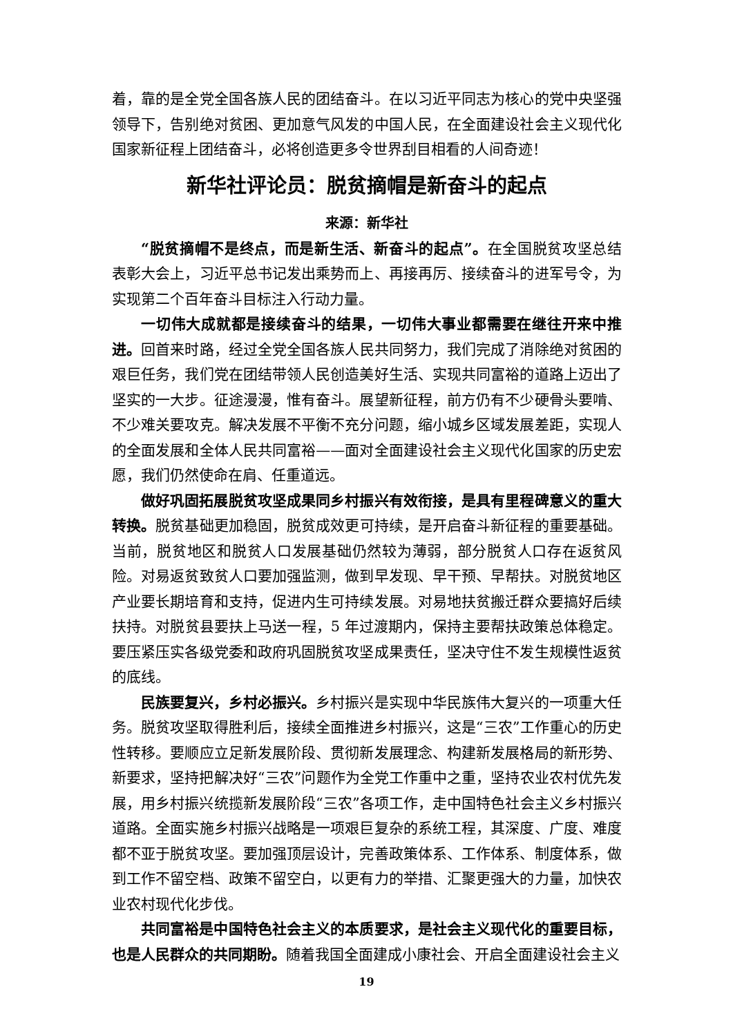着，靠的是全党全国各族人民的团结奋斗。在以习近平同志为核心的党中央坚强领导下，告别绝对贫困、更加意气风发的中国人民，在全面建设社会主义现代化国家新征程上团结奋斗，必将创造更多令世界刮目相看的人间奇迹！
新华社评论员：脱贫摘帽是新奋斗的起点
来源：新华社
“脱贫摘帽不是终点，而是新生活、新奋斗的起点”。在全国脱贫攻坚总结表彰大会上，习近平总书记发出乘势而上、再接再厉、接续奋斗的进军号令，为实现第二个百年奋斗目标注入行动力量。
一切伟大成就都是接续奋斗的结果，一切伟大事业都需要在继往开来中推进。回首来时路，经过全党全国各族人民共同努力，我们完成了消除绝对贫困的艰巨任务，我们党在团结带领人民创造美好生活、实现共同富裕的道路上迈出了坚实的一大步。征途漫漫，惟有奋斗。展望新征程，前方仍有不少硬骨头要啃、不少难关要攻克。解决发展不平衡不充分问题，缩小城乡区域发展差距，实现人的全面发展和全体人民共同富裕——面对全面建设社会主义现代化国家的历史宏愿，我们仍然使命在肩、任重道远。
做好巩固拓展脱贫攻坚成果同乡村振兴有效衔接，是具有里程碑意义的重大转换。脱贫基础更加稳固，脱贫成效更可持续，是开启奋斗新征程的重要基础。当前，脱贫地区和脱贫人口发展基础仍然较为薄弱，部分脱贫人口存在返贫风险。对易返贫致贫人口要加强监测，做到早发现、早干预、早帮扶。对脱贫地区产业要长期培育和支持，促进内生可持续发展。对易地扶贫搬迁群众要搞好后续扶持。对脱贫县要扶上马送一程，5 年过渡期内，保持主要帮扶政策总体稳定。要压紧压实各级党委和政府巩固脱贫攻坚成果责任，坚决守住不发生规模性返贫的底线。
民族要复兴，乡村必振兴。乡村振兴是实现中华民族伟大复兴的一项重大任务。脱贫攻坚取得胜利后，接续全面推进乡村振兴，这是“三农”工作重心的历史性转移。要顺应立足新发展阶段、贯彻新发展理念、构建新发展格局的新形势、新要求，坚持把解决好“三农”问题作为全党工作重中之重，坚持农业农村优先发展，用乡村振兴统揽新发展阶段“三农”各项工作，走中国特色社会主义乡村振兴道路。全面实施乡村振兴战略是一项艰巨复杂的系统工程，其深度、广度、难度都不亚于脱贫攻坚。要加强顶层设计，完善政策体系、工作体系、制度体系，做到工作不留空档、政策不留空白，以更有力的举措、汇聚更强大的力量，加快农业农村现代化步伐。
共同富裕是中国特色社会主义的本质要求，是社会主义现代化的重要目标，也是人民群众的共同期盼。随着我国全面建成小康社会、开启全面建设社会主义
19